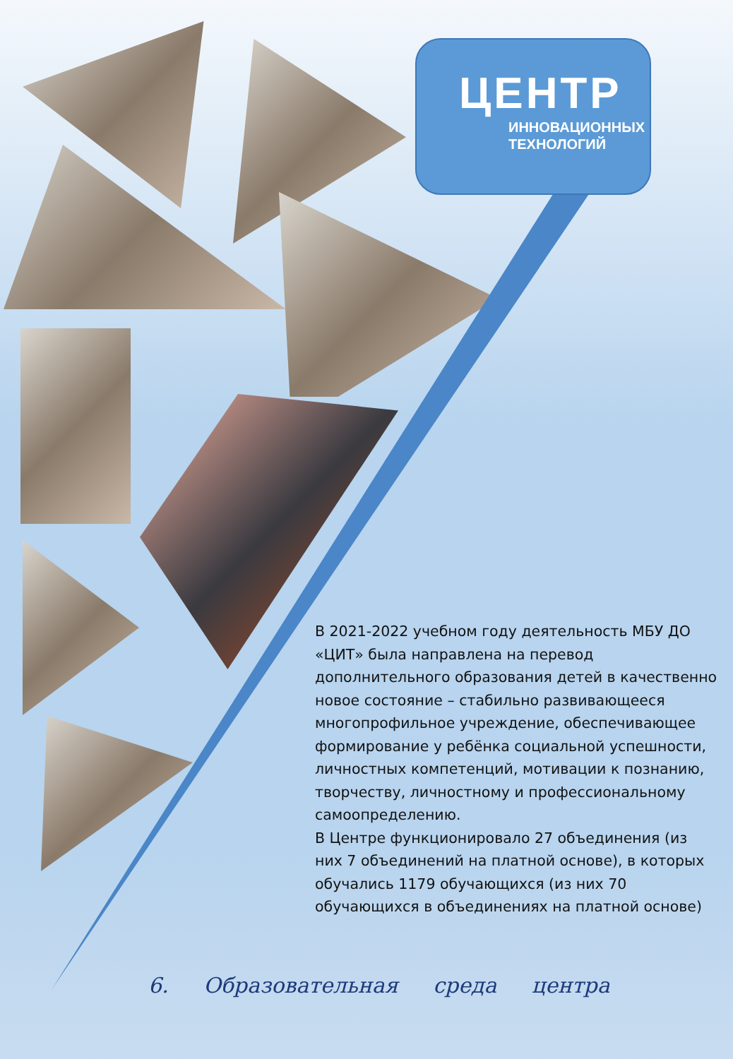ЦЕНТР
ИННОВАЦИОННЫХ
ТЕХНОЛОГИЙ
В 2021-2022 учебном году деятельность МБУ ДО «ЦИТ» была направлена на перевод дополнительного образования детей в качественно новое состояние – стабильно развивающееся многопрофильное учреждение, обеспечивающее формирование у ребёнка социальной успешности, личностных компетенций, мотивации к познанию, творчеству, личностному и профессиональному самоопределению.
В Центре функционировало 27 объединения (из них 7 объединений на платной основе), в которых обучались 1179 обучающихся (из них 70 обучающихся в объединениях на платной основе)
6. Образовательная среда центра